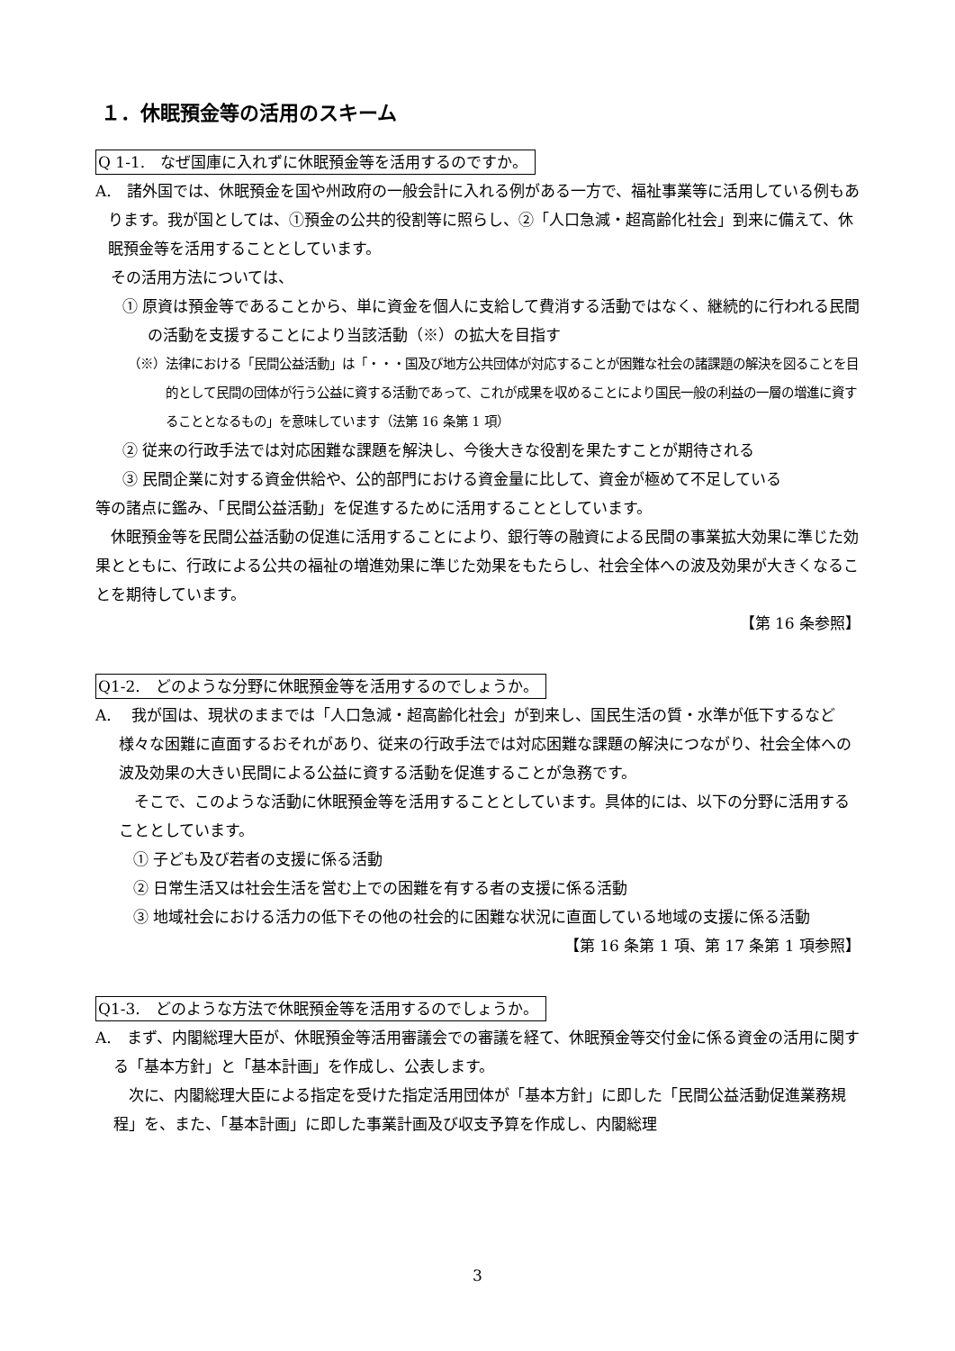１．休眠預金等の活用のスキーム
Q 1-1.　なぜ国庫に入れずに休眠預金等を活用するのですか。
A.　諸外国では、休眠預金を国や州政府の一般会計に入れる例がある一方で、福祉事業等に活用している例もあります。我が国としては、①預金の公共的役割等に照らし、②「人口急減・超高齢化社会」到来に備えて、休眠預金等を活用することとしています。
　その活用方法については、
① 原資は預金等であることから、単に資金を個人に支給して費消する活動ではなく、継続的に行われる民間の活動を支援することにより当該活動（※）の拡大を目指す
（※）法律における「民間公益活動」は「・・・国及び地方公共団体が対応することが困難な社会の諸課題の解決を図ることを目的として民間の団体が行う公益に資する活動であって、これが成果を収めることにより国民一般の利益の一層の増進に資することとなるもの」を意味しています（法第 16 条第 1 項）
② 従来の行政手法では対応困難な課題を解決し、今後大きな役割を果たすことが期待される
③ 民間企業に対する資金供給や、公的部門における資金量に比して、資金が極めて不足している
等の諸点に鑑み、「民間公益活動」を促進するために活用することとしています。
　休眠預金等を民間公益活動の促進に活用することにより、銀行等の融資による民間の事業拡大効果に準じた効果とともに、行政による公共の福祉の増進効果に準じた効果をもたらし、社会全体への波及効果が大きくなることを期待しています。
【第 16 条参照】
Q1-2.　どのような分野に休眠預金等を活用するのでしょうか。
A.　 我が国は、現状のままでは「人口急減・超高齢化社会」が到来し、国民生活の質・水準が低下するなど様々な困難に直面するおそれがあり、従来の行政手法では対応困難な課題の解決につながり、社会全体への波及効果の大きい民間による公益に資する活動を促進することが急務です。
　そこで、このような活動に休眠預金等を活用することとしています。具体的には、以下の分野に活用することとしています。
① 子ども及び若者の支援に係る活動
② 日常生活又は社会生活を営む上での困難を有する者の支援に係る活動
③ 地域社会における活力の低下その他の社会的に困難な状況に直面している地域の支援に係る活動
【第 16 条第 1 項、第 17 条第 1 項参照】
Q1-3.　どのような方法で休眠預金等を活用するのでしょうか。
A.　まず、内閣総理大臣が、休眠預金等活用審議会での審議を経て、休眠預金等交付金に係る資金の活用に関する「基本方針」と「基本計画」を作成し、公表します。
　次に、内閣総理大臣による指定を受けた指定活用団体が「基本方針」に即した「民間公益活動促進業務規程」を、また、「基本計画」に即した事業計画及び収支予算を作成し、内閣総理
3